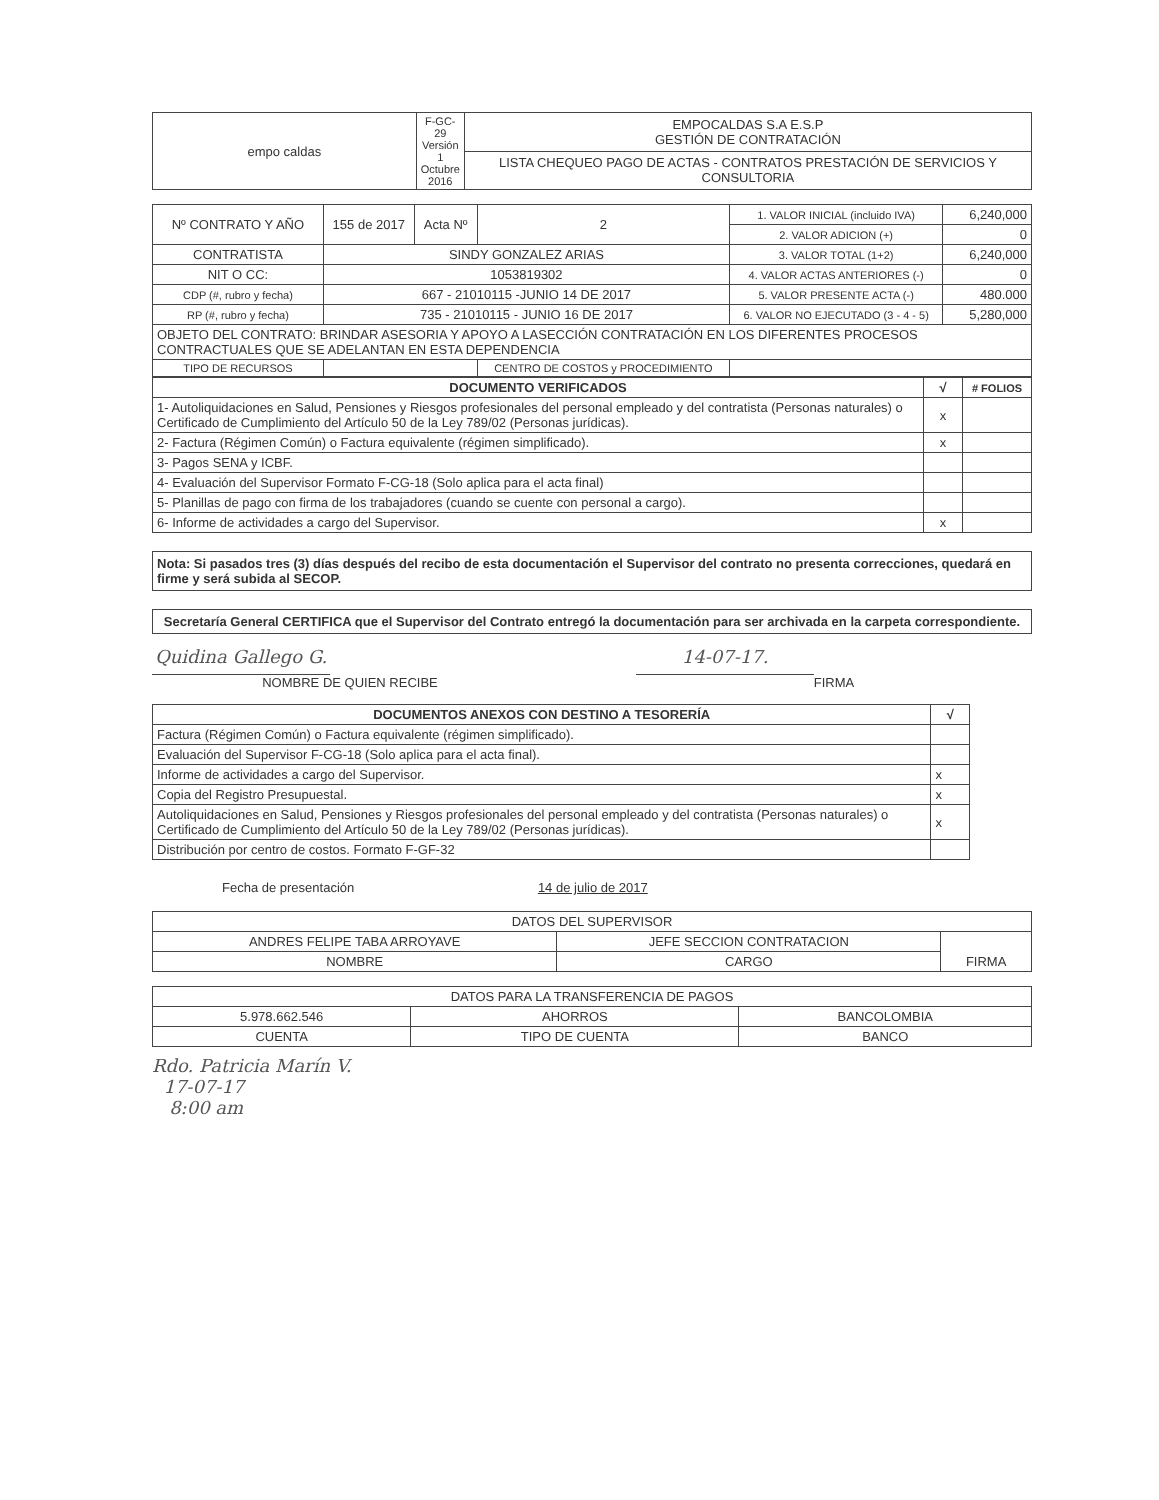| empo caldas | F-GC-29 Versión 1 Octubre 2016 | EMPOCALDAS S.A E.S.P GESTIÓN DE CONTRATACIÓN |
| | | LISTA CHEQUEO PAGO DE ACTAS - CONTRATOS PRESTACIÓN DE SERVICIOS Y CONSULTORIA |
| Nº CONTRATO Y AÑO | 155 de 2017 | Acta Nº | 2 | 1. VALOR INICIAL (incluido IVA) | 6,240,000 |
| | | | | 2. VALOR ADICION (+) | 0 |
| CONTRATISTA | SINDY GONZALEZ ARIAS | | | 3. VALOR TOTAL (1+2) | 6,240,000 |
| NIT O CC: | 1053819302 | | | 4. VALOR ACTAS ANTERIORES (-) | 0 |
| CDP (#, rubro y fecha) | 667 - 21010115 -JUNIO 14 DE 2017 | | | 5. VALOR PRESENTE ACTA (-) | 480.000 |
| RP (#, rubro y fecha) | 735 - 21010115 - JUNIO 16 DE 2017 | | | 6. VALOR NO EJECUTADO (3 - 4 - 5) | 5,280,000 |
| OBJETO DEL CONTRATO: BRINDAR ASESORIA Y APOYO A LASECCIÓN CONTRATACIÓN EN LOS DIFERENTES PROCESOS CONTRACTUALES QUE SE ADELANTAN EN ESTA DEPENDENCIA | | | | | |
| TIPO DE RECURSOS | | | CENTRO DE COSTOS y PROCEDIMIENTO | | |
| DOCUMENTO VERIFICADOS | √ | # FOLIOS |
| --- | --- | --- |
| 1- Autoliquidaciones en Salud, Pensiones y Riesgos profesionales del personal empleado y del contratista (Personas naturales) o Certificado de Cumplimiento del Artículo 50 de la Ley 789/02 (Personas jurídicas). | x | |
| 2- Factura (Régimen Común) o Factura equivalente (régimen simplificado). | x | |
| 3- Pagos SENA y ICBF. | | |
| 4- Evaluación del Supervisor Formato F-CG-18 (Solo aplica para el acta final) | | |
| 5- Planillas de pago con firma de los trabajadores (cuando se cuente con personal a cargo). | | |
| 6- Informe de actividades a cargo del Supervisor. | x | |
Nota: Si pasados tres (3) días después del recibo de esta documentación el Supervisor del contrato no presenta correcciones, quedará en firme y será subida al SECOP.
Secretaría General CERTIFICA que el Supervisor del Contrato entregó la documentación para ser archivada en la carpeta correspondiente.
Quidina Gallego G.
NOMBRE DE QUIEN RECIBE
14-07-17.
FIRMA
| DOCUMENTOS ANEXOS CON DESTINO A TESORERÍA | √ |
| --- | --- |
| Factura (Régimen Común) o Factura equivalente (régimen simplificado). | |
| Evaluación del Supervisor F-CG-18 (Solo aplica para el acta final). | |
| Informe de actividades a cargo del Supervisor. | x |
| Copia del Registro Presupuestal. | x |
| Autoliquidaciones en Salud, Pensiones y Riesgos profesionales del personal empleado y del contratista (Personas naturales) o Certificado de Cumplimiento del Artículo 50 de la Ley 789/02 (Personas jurídicas). | x |
| Distribución por centro de costos. Formato F-GF-32 | |
Fecha de presentación 14 de julio de 2017
| DATOS DEL SUPERVISOR | | |
| ANDRES FELIPE TABA ARROYAVE | JEFE SECCION CONTRATACION | FIRMA |
| NOMBRE | CARGO | |
| DATOS PARA LA TRANSFERENCIA DE PAGOS | | |
| 5.978.662.546 | AHORROS | BANCOLOMBIA |
| CUENTA | TIPO DE CUENTA | BANCO |
Rdo. Patricia Marín V.
17-07-17
8:00 am